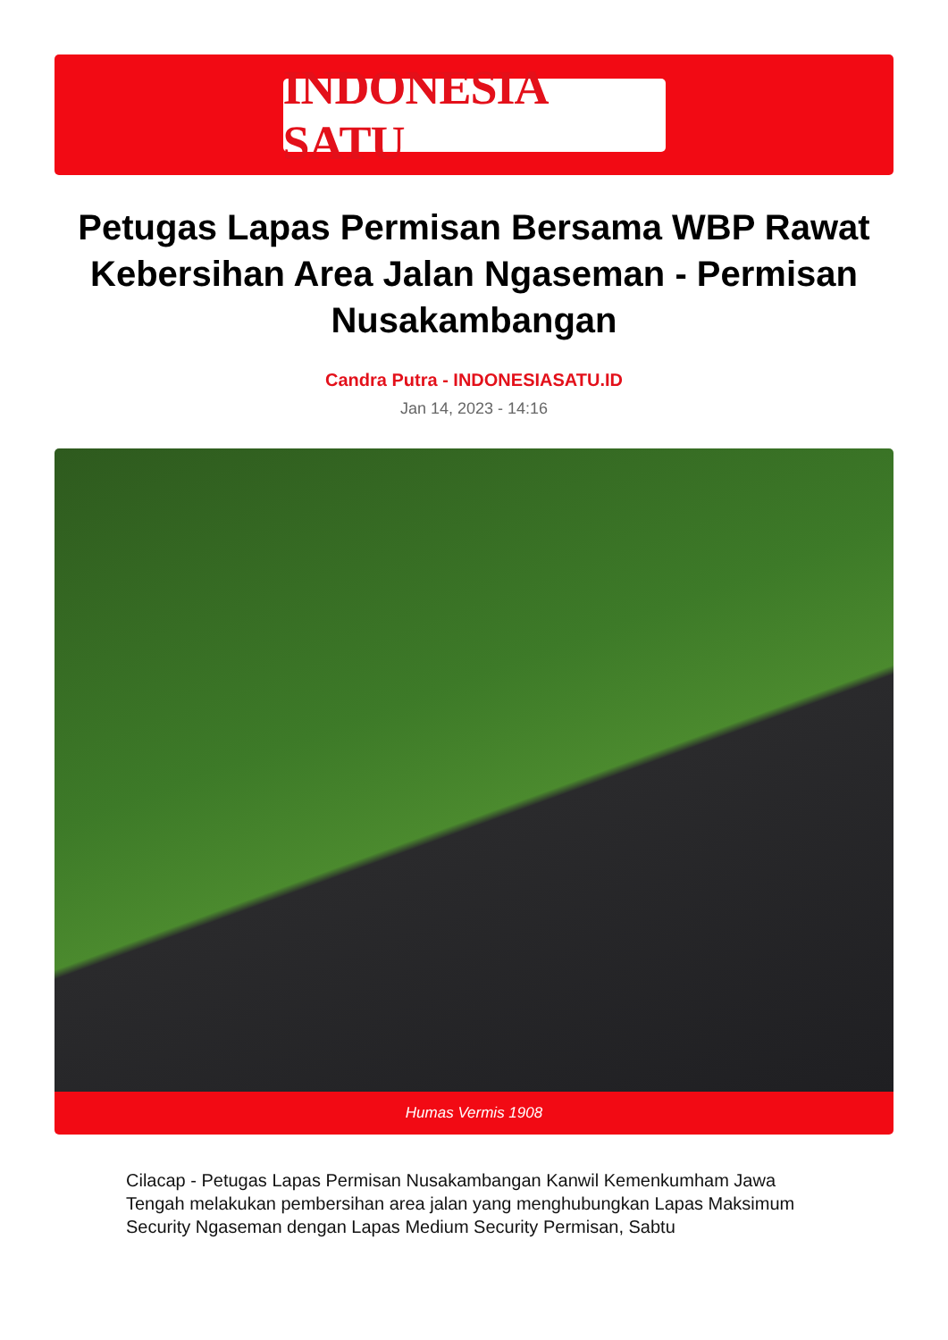INDONESIA SATU
Petugas Lapas Permisan Bersama WBP Rawat Kebersihan Area Jalan Ngaseman - Permisan Nusakambangan
Candra Putra - INDONESIASATU.ID
Jan 14, 2023 - 14:16
Humas Vermis 1908
Cilacap - Petugas Lapas Permisan Nusakambangan Kanwil Kemenkumham Jawa Tengah melakukan pembersihan area jalan yang menghubungkan Lapas Maksimum Security Ngaseman dengan Lapas Medium Security Permisan, Sabtu